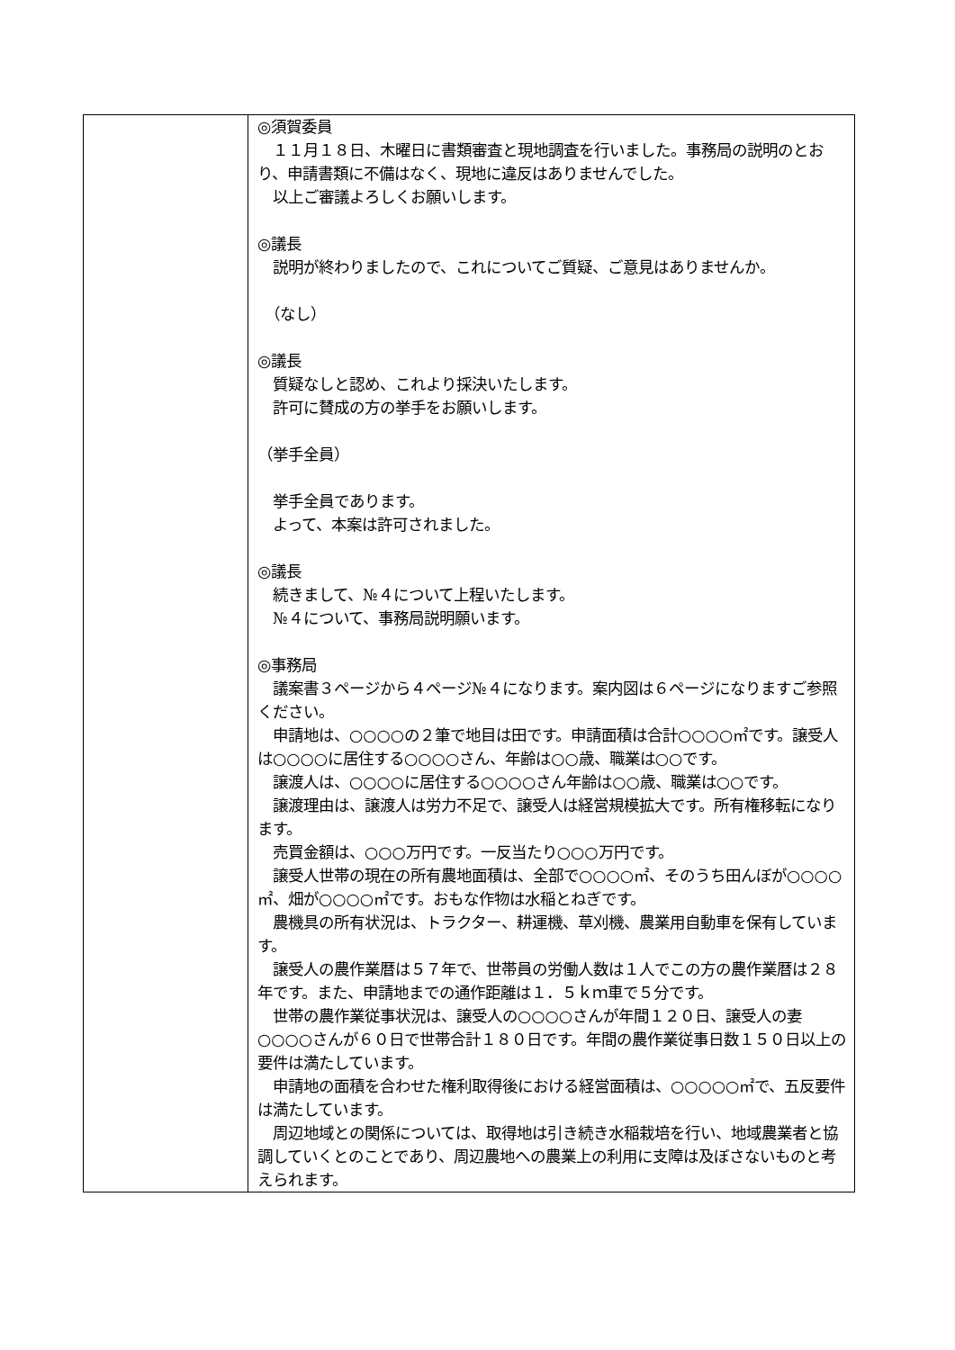| | ◎須賀委員 １１月１８日、木曜日に書類審査と現地調査を行いました。事務局の説明のとおり、申請書類に不備はなく、現地に違反はありませんでした。 以上ご審議よろしくお願いします。 ◎議長 説明が終わりましたので、これについてご質疑、ご意見はありませんか。 （なし） ◎議長 質疑なしと認め、これより採決いたします。 許可に賛成の方の挙手をお願いします。 （挙手全員） 挙手全員であります。 よって、本案は許可されました。 ◎議長 続きまして、№４について上程いたします。 №４について、事務局説明願います。 ◎事務局 議案書３ページから４ページ№４になります。案内図は６ページになりますご参照ください。 申請地は、○○○○の２筆で地目は田です。申請面積は合計○○○○㎡です。譲受人は○○○○に居住する○○○○さん、年齢は○○歳、職業は○○です。 譲渡人は、○○○○に居住する○○○○さん年齢は○○歳、職業は○○です。 譲渡理由は、譲渡人は労力不足で、譲受人は経営規模拡大です。所有権移転になります。 売買金額は、○○○万円です。一反当たり○○○万円です。 譲受人世帯の現在の所有農地面積は、全部で○○○○㎡、そのうち田んぼが○○○○㎡、畑が○○○○㎡です。おもな作物は水稲とねぎです。 農機具の所有状況は、トラクター、耕運機、草刈機、農業用自動車を保有しています。 譲受人の農作業暦は５７年で、世帯員の労働人数は１人でこの方の農作業暦は２８年です。また、申請地までの通作距離は１．５ｋｍ車で５分です。 世帯の農作業従事状況は、譲受人の○○○○さんが年間１２０日、譲受人の妻○○○○さんが６０日で世帯合計１８０日です。年間の農作業従事日数１５０日以上の要件は満たしています。 申請地の面積を合わせた権利取得後における経営面積は、○○○○○㎡で、五反要件は満たしています。 周辺地域との関係については、取得地は引き続き水稲栽培を行い、地域農業者と協調していくとのことであり、周辺農地への農業上の利用に支障は及ぼさないものと考えられます。 |